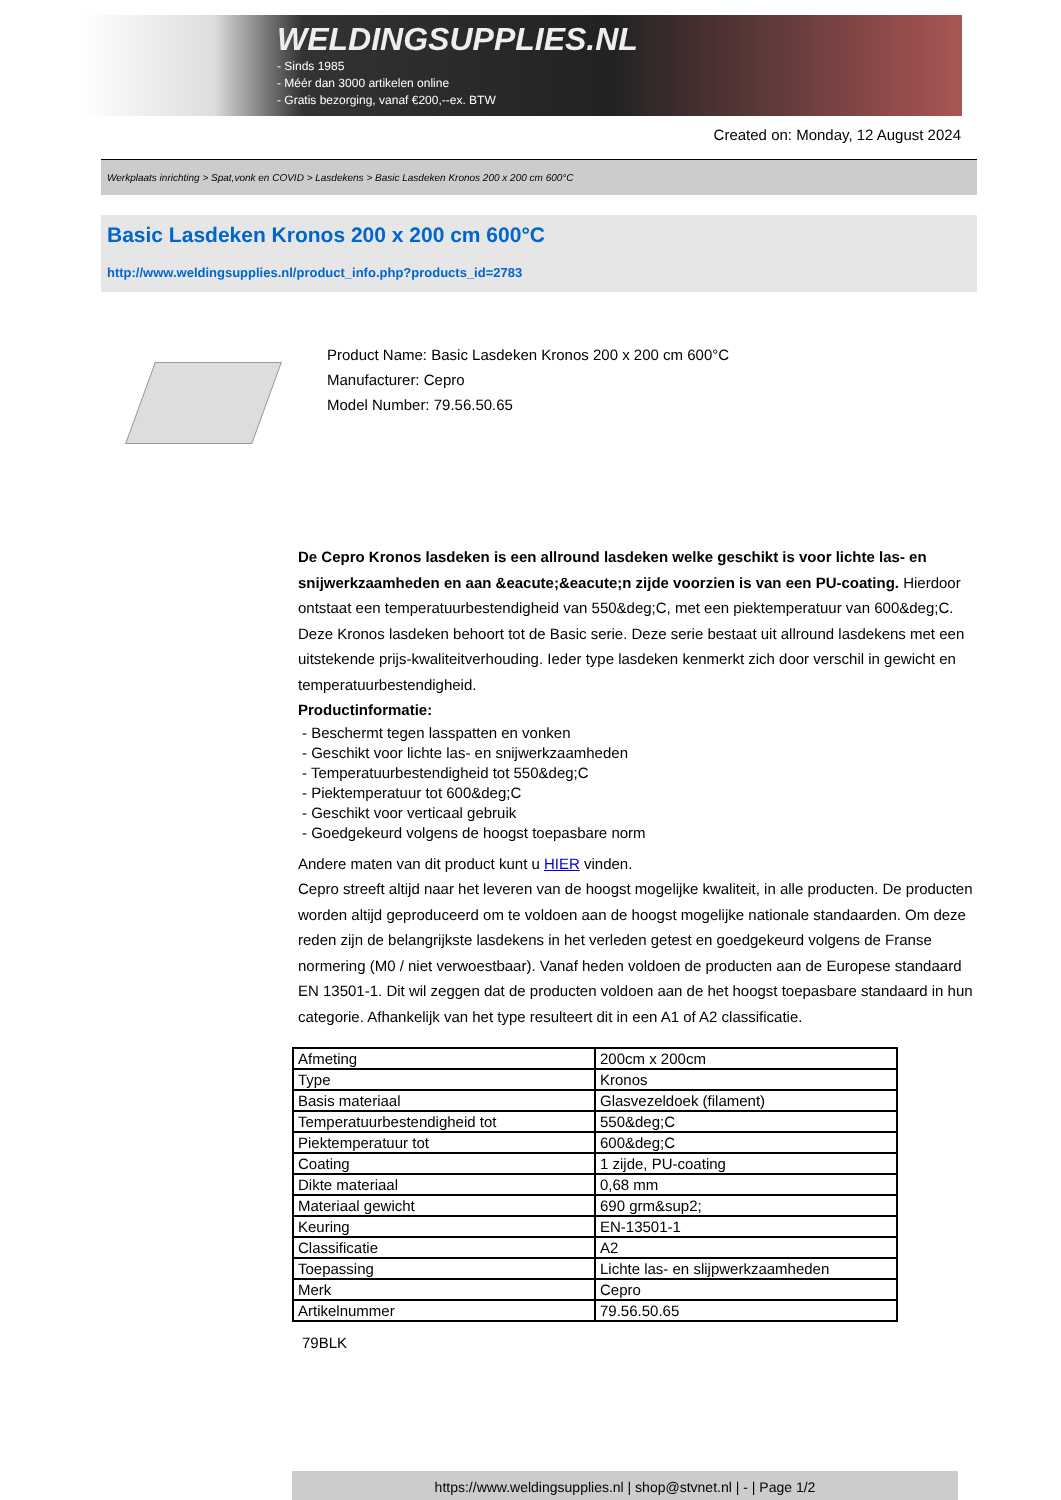WELDINGSUPPLIES.NL
- Sinds 1985
- Méér dan 3000 artikelen online
- Gratis bezorging, vanaf €200,--ex. BTW
Created on: Monday, 12 August 2024
Werkplaats inrichting > Spat,vonk en COVID > Lasdekens > Basic Lasdeken Kronos 200 x 200 cm 600°C
Basic Lasdeken Kronos 200 x 200 cm 600°C
http://www.weldingsupplies.nl/product_info.php?products_id=2783
Product Name: Basic Lasdeken Kronos 200 x 200 cm 600°C
Manufacturer: Cepro
Model Number: 79.56.50.65
De Cepro Kronos lasdeken is een allround lasdeken welke geschikt is voor lichte las- en snijwerkzaamheden en aan &eacute;&eacute;n zijde voorzien is van een PU-coating. Hierdoor ontstaat een temperatuurbestendigheid van 550&deg;C, met een piektemperatuur van 600&deg;C. Deze Kronos lasdeken behoort tot de Basic serie. Deze serie bestaat uit allround lasdekens met een uitstekende prijs-kwaliteitverhouding. Ieder type lasdeken kenmerkt zich door verschil in gewicht en temperatuurbestendigheid.
Productinformatie:
- Beschermt tegen lasspatten en vonken
- Geschikt voor lichte las- en snijwerkzaamheden
- Temperatuurbestendigheid tot 550&deg;C
- Piektemperatuur tot 600&deg;C
- Geschikt voor verticaal gebruik
- Goedgekeurd volgens de hoogst toepasbare norm
Andere maten van dit product kunt u HIER vinden.
Cepro streeft altijd naar het leveren van de hoogst mogelijke kwaliteit, in alle producten. De producten worden altijd geproduceerd om te voldoen aan de hoogst mogelijke nationale standaarden. Om deze reden zijn de belangrijkste lasdekens in het verleden getest en goedgekeurd volgens de Franse normering (M0 / niet verwoestbaar). Vanaf heden voldoen de producten aan de Europese standaard EN 13501-1. Dit wil zeggen dat de producten voldoen aan de het hoogst toepasbare standaard in hun categorie. Afhankelijk van het type resulteert dit in een A1 of A2 classificatie.
| Afmeting | 200cm x 200cm |
| Type | Kronos |
| Basis materiaal | Glasvezeldoek (filament) |
| Temperatuurbestendigheid tot | 550&deg;C |
| Piektemperatuur tot | 600&deg;C |
| Coating | 1 zijde, PU-coating |
| Dikte materiaal | 0,68 mm |
| Materiaal gewicht | 690 grm&sup2; |
| Keuring | EN-13501-1 |
| Classificatie | A2 |
| Toepassing | Lichte las- en slijpwerkzaamheden |
| Merk | Cepro |
| Artikelnummer | 79.56.50.65 |
79BLK
https://www.weldingsupplies.nl | shop@stvnet.nl | - | Page 1/2